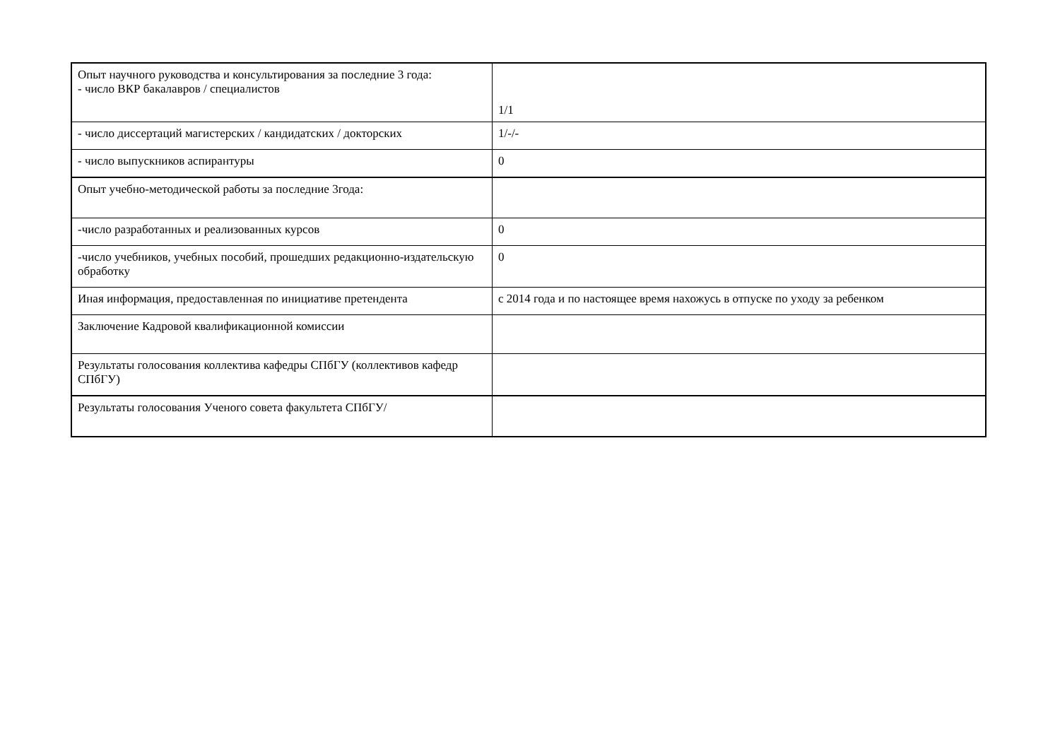| Опыт научного руководства и консультирования за последние 3 года: - число ВКР бакалавров / специалистов | 1/1 |
| - число диссертаций магистерских / кандидатских / докторских | 1/-/- |
| - число выпускников аспирантуры | 0 |
| Опыт учебно-методической работы за последние 3года: | |
| -число разработанных и реализованных курсов | 0 |
| -число учебников, учебных пособий, прошедших редакционно-издательскую обработку | 0 |
| Иная информация, предоставленная по инициативе претендента | с 2014 года и по настоящее время нахожусь в отпуске по уходу за ребенком |
| Заключение Кадровой квалификационной комиссии | |
| Результаты голосования коллектива кафедры СПбГУ (коллективов кафедр СПбГУ) | |
| Результаты голосования Ученого совета факультета СПбГУ/ | |